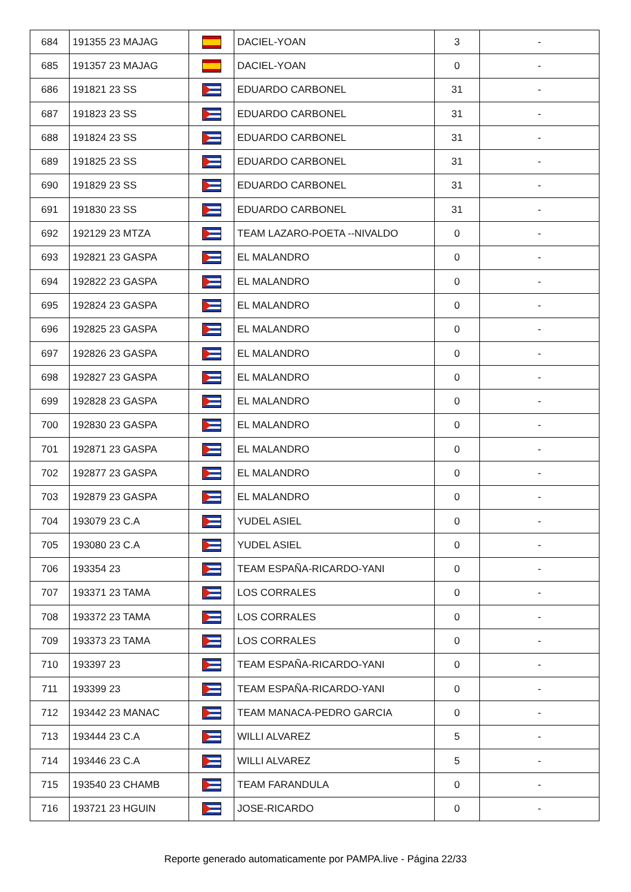| 684 | 191355 23 MAJAG | | DACIEL-YOAN | 3 | - |
| 685 | 191357 23 MAJAG | | DACIEL-YOAN | 0 | - |
| 686 | 191821 23 SS | | EDUARDO CARBONEL | 31 | - |
| 687 | 191823 23 SS | | EDUARDO CARBONEL | 31 | - |
| 688 | 191824 23 SS | | EDUARDO CARBONEL | 31 | - |
| 689 | 191825 23 SS | | EDUARDO CARBONEL | 31 | - |
| 690 | 191829 23 SS | | EDUARDO CARBONEL | 31 | - |
| 691 | 191830 23 SS | | EDUARDO CARBONEL | 31 | - |
| 692 | 192129 23 MTZA | | TEAM LAZARO-POETA --NIVALDO | 0 | - |
| 693 | 192821 23 GASPA | | EL MALANDRO | 0 | - |
| 694 | 192822 23 GASPA | | EL MALANDRO | 0 | - |
| 695 | 192824 23 GASPA | | EL MALANDRO | 0 | - |
| 696 | 192825 23 GASPA | | EL MALANDRO | 0 | - |
| 697 | 192826 23 GASPA | | EL MALANDRO | 0 | - |
| 698 | 192827 23 GASPA | | EL MALANDRO | 0 | - |
| 699 | 192828 23 GASPA | | EL MALANDRO | 0 | - |
| 700 | 192830 23 GASPA | | EL MALANDRO | 0 | - |
| 701 | 192871 23 GASPA | | EL MALANDRO | 0 | - |
| 702 | 192877 23 GASPA | | EL MALANDRO | 0 | - |
| 703 | 192879 23 GASPA | | EL MALANDRO | 0 | - |
| 704 | 193079 23 C.A | | YUDEL ASIEL | 0 | - |
| 705 | 193080 23 C.A | | YUDEL ASIEL | 0 | - |
| 706 | 193354 23 | | TEAM ESPAÑA-RICARDO-YANI | 0 | - |
| 707 | 193371 23 TAMA | | LOS CORRALES | 0 | - |
| 708 | 193372 23 TAMA | | LOS CORRALES | 0 | - |
| 709 | 193373 23 TAMA | | LOS CORRALES | 0 | - |
| 710 | 193397 23 | | TEAM ESPAÑA-RICARDO-YANI | 0 | - |
| 711 | 193399 23 | | TEAM ESPAÑA-RICARDO-YANI | 0 | - |
| 712 | 193442 23 MANAC | | TEAM MANACA-PEDRO GARCIA | 0 | - |
| 713 | 193444 23 C.A | | WILLI ALVAREZ | 5 | - |
| 714 | 193446 23 C.A | | WILLI ALVAREZ | 5 | - |
| 715 | 193540 23 CHAMB | | TEAM FARANDULA | 0 | - |
| 716 | 193721 23 HGUIN | | JOSE-RICARDO | 0 | - |
Reporte generado automaticamente por PAMPA.live - Página 22/33